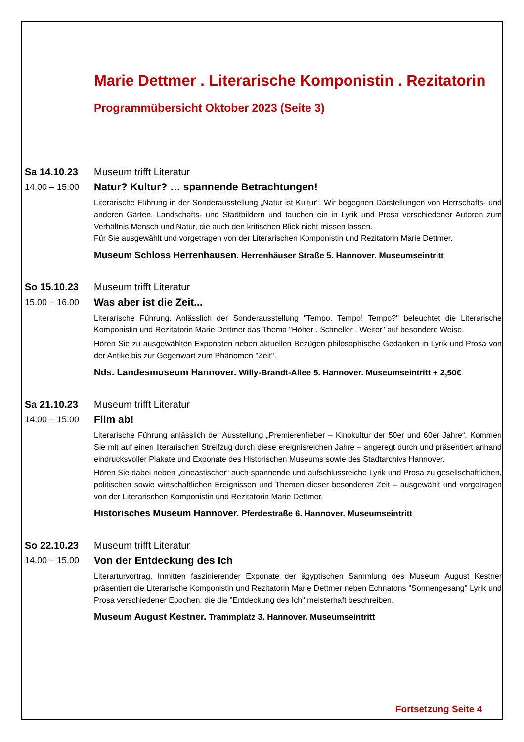Marie Dettmer . Literarische Komponistin . Rezitatorin
Programmübersicht Oktober 2023 (Seite 3)
Sa 14.10.23
14.00 – 15.00
Museum trifft Literatur
Natur? Kultur? … spannende Betrachtungen!
Literarische Führung in der Sonderausstellung „Natur ist Kultur“. Wir begegnen Darstellungen von Herrschafts- und anderen Gärten, Landschafts- und Stadtbildern und tauchen ein in Lyrik und Prosa verschiedener Autoren zum Verhältnis Mensch und Natur, die auch den kritischen Blick nicht missen lassen.
Für Sie ausgewählt und vorgetragen von der Literarischen Komponistin und Rezitatorin Marie Dettmer.
Museum Schloss Herrenhausen. Herrenhäuser Straße 5. Hannover. Museumseintritt
So 15.10.23
15.00 – 16.00
Museum trifft Literatur
Was aber ist die Zeit...
Literarische Führung. Anlässlich der Sonderausstellung "Tempo. Tempo! Tempo?" beleuchtet die Literarische Komponistin und Rezitatorin Marie Dettmer das Thema "Höher . Schneller . Weiter" auf besondere Weise.
Hören Sie zu ausgewählten Exponaten neben aktuellen Bezügen philosophische Gedanken in Lyrik und Prosa von der Antike bis zur Gegenwart zum Phänomen "Zeit".
Nds. Landesmuseum Hannover. Willy-Brandt-Allee 5. Hannover. Museumseintritt + 2,50€
Sa 21.10.23
14.00 – 15.00
Museum trifft Literatur
Film ab!
Literarische Führung anlässlich der Ausstellung „Premierenfieber – Kinokultur der 50er und 60er Jahre“. Kommen Sie mit auf einen literarischen Streifzug durch diese ereignisreichen Jahre – angeregt durch und präsentiert anhand eindrucksvoller Plakate und Exponate des Historischen Museums sowie des Stadtarchivs Hannover.
Hören Sie dabei neben „cineastischer“ auch spannende und aufschlussreiche Lyrik und Prosa zu gesellschaftlichen, politischen sowie wirtschaftlichen Ereignissen und Themen dieser besonderen Zeit – ausgewählt und vorgetragen von der Literarischen Komponistin und Rezitatorin Marie Dettmer.
Historisches Museum Hannover. Pferdestraße 6. Hannover. Museumseintritt
So 22.10.23
14.00 – 15.00
Museum trifft Literatur
Von der Entdeckung des Ich
Literarturvortrag. Inmitten faszinierender Exponate der ägyptischen Sammlung des Museum August Kestner präsentiert die Literarische Komponistin und Rezitatorin Marie Dettmer neben Echnatons "Sonnengesang" Lyrik und Prosa verschiedener Epochen, die die "Entdeckung des Ich" meisterhaft beschreiben.
Museum August Kestner. Trammplatz 3. Hannover. Museumseintritt
Fortsetzung Seite 4